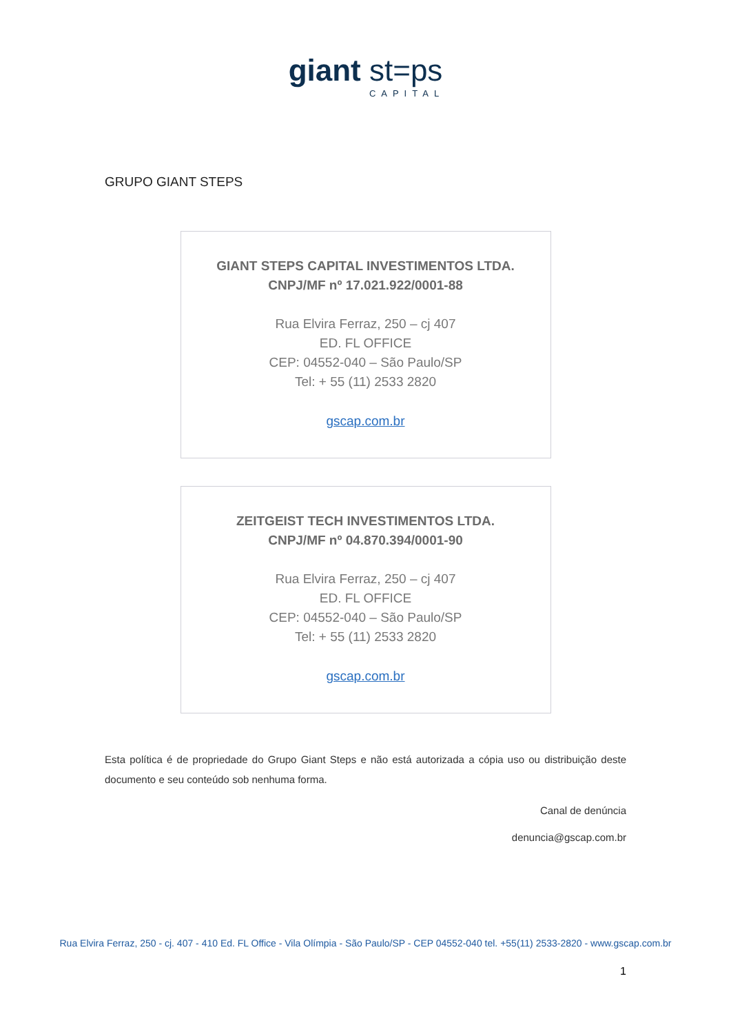giant st=ps
CAPITAL
GRUPO GIANT STEPS
GIANT STEPS CAPITAL INVESTIMENTOS LTDA.
CNPJ/MF nº 17.021.922/0001-88
Rua Elvira Ferraz, 250 – cj 407
ED. FL OFFICE
CEP: 04552-040 – São Paulo/SP
Tel: + 55 (11) 2533 2820
gscap.com.br
ZEITGEIST TECH INVESTIMENTOS LTDA.
CNPJ/MF nº 04.870.394/0001-90
Rua Elvira Ferraz, 250 – cj 407
ED. FL OFFICE
CEP: 04552-040 – São Paulo/SP
Tel: + 55 (11) 2533 2820
gscap.com.br
Esta política é de propriedade do Grupo Giant Steps e não está autorizada a cópia uso ou distribuição deste documento e seu conteúdo sob nenhuma forma.
Canal de denúncia
denuncia@gscap.com.br
Rua Elvira Ferraz, 250 - cj. 407 - 410 Ed. FL Office - Vila Olímpia - São Paulo/SP - CEP 04552-040 tel. +55(11) 2533-2820 - www.gscap.com.br
1